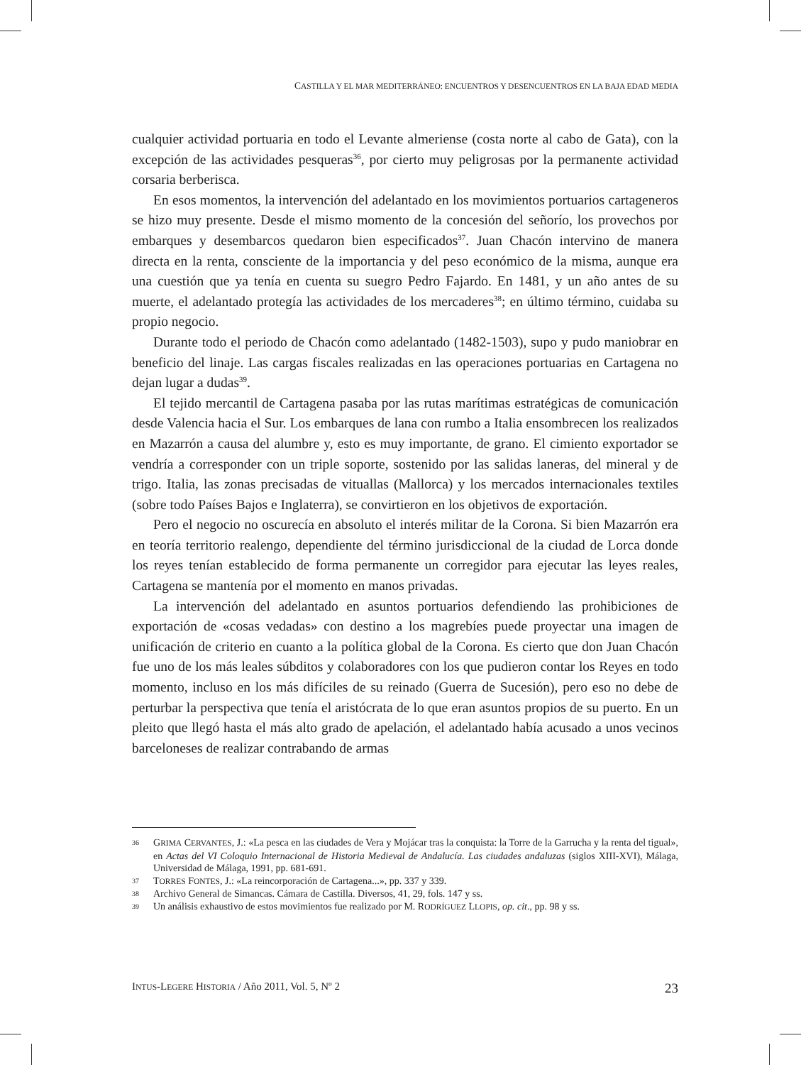CASTILLA Y EL MAR MEDITERRÁNEO: ENCUENTROS Y DESENCUENTROS EN LA BAJA EDAD MEDIA
cualquier actividad portuaria en todo el Levante almeriense (costa norte al cabo de Gata), con la excepción de las actividades pesqueras<sup>36</sup>, por cierto muy peligrosas por la permanente actividad corsaria berberisca.
En esos momentos, la intervención del adelantado en los movimientos portuarios cartageneros se hizo muy presente. Desde el mismo momento de la concesión del señorío, los provechos por embarques y desembarcos quedaron bien especificados<sup>37</sup>. Juan Chacón intervino de manera directa en la renta, consciente de la importancia y del peso económico de la misma, aunque era una cuestión que ya tenía en cuenta su suegro Pedro Fajardo. En 1481, y un año antes de su muerte, el adelantado protegía las actividades de los mercaderes<sup>38</sup>; en último término, cuidaba su propio negocio.
Durante todo el periodo de Chacón como adelantado (1482-1503), supo y pudo maniobrar en beneficio del linaje. Las cargas fiscales realizadas en las operaciones portuarias en Cartagena no dejan lugar a dudas<sup>39</sup>.
El tejido mercantil de Cartagena pasaba por las rutas marítimas estratégicas de comunicación desde Valencia hacia el Sur. Los embarques de lana con rumbo a Italia ensombrecen los realizados en Mazarrón a causa del alumbre y, esto es muy importante, de grano. El cimiento exportador se vendría a corresponder con un triple soporte, sostenido por las salidas laneras, del mineral y de trigo. Italia, las zonas precisadas de vituallas (Mallorca) y los mercados internacionales textiles (sobre todo Países Bajos e Inglaterra), se convirtieron en los objetivos de exportación.
Pero el negocio no oscurecía en absoluto el interés militar de la Corona. Si bien Mazarrón era en teoría territorio realengo, dependiente del término jurisdiccional de la ciudad de Lorca donde los reyes tenían establecido de forma permanente un corregidor para ejecutar las leyes reales, Cartagena se mantenía por el momento en manos privadas.
La intervención del adelantado en asuntos portuarios defendiendo las prohibiciones de exportación de «cosas vedadas» con destino a los magrebíes puede proyectar una imagen de unificación de criterio en cuanto a la política global de la Corona. Es cierto que don Juan Chacón fue uno de los más leales súbditos y colaboradores con los que pudieron contar los Reyes en todo momento, incluso en los más difíciles de su reinado (Guerra de Sucesión), pero eso no debe de perturbar la perspectiva que tenía el aristócrata de lo que eran asuntos propios de su puerto. En un pleito que llegó hasta el más alto grado de apelación, el adelantado había acusado a unos vecinos barceloneses de realizar contrabando de armas
36 GRIMA CERVANTES, J.: «La pesca en las ciudades de Vera y Mojácar tras la conquista: la Torre de la Garrucha y la renta del tigual», en Actas del VI Coloquio Internacional de Historia Medieval de Andalucía. Las ciudades andaluzas (siglos XIII-XVI), Málaga, Universidad de Málaga, 1991, pp. 681-691.
37 TORRES FONTES, J.: «La reincorporación de Cartagena...», pp. 337 y 339.
38 Archivo General de Simancas. Cámara de Castilla. Diversos, 41, 29, fols. 147 y ss.
39 Un análisis exhaustivo de estos movimientos fue realizado por M. RODRÍGUEZ LLOPIS, op. cit., pp. 98 y ss.
INTUS-LEGERE HISTORIA / Año 2011, Vol. 5, Nº 2 23